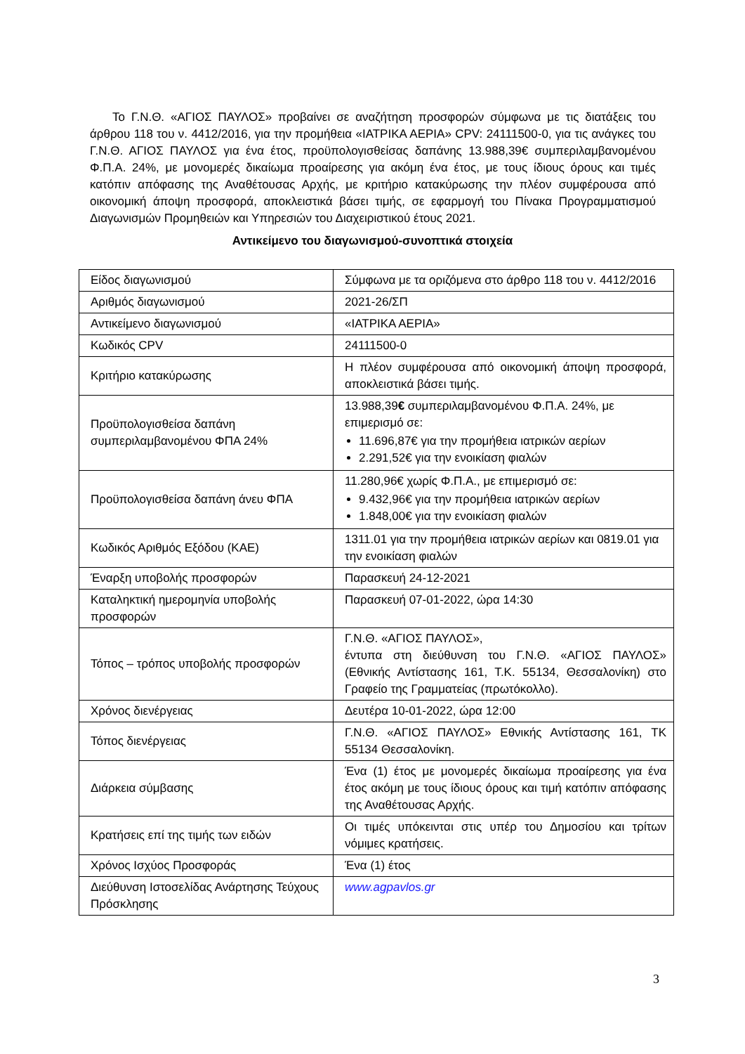Το Γ.Ν.Θ. «ΑΓΙΟΣ ΠΑΥΛΟΣ» προβαίνει σε αναζήτηση προσφορών σύμφωνα με τις διατάξεις του άρθρου 118 του ν. 4412/2016, για την προμήθεια «ΙΑΤΡΙΚΑ ΑΕΡΙΑ» CPV: 24111500-0, για τις ανάγκες του Γ.Ν.Θ. ΑΓΙΟΣ ΠΑΥΛΟΣ για ένα έτος, προϋπολογισθείσας δαπάνης 13.988,39€ συμπεριλαμβανομένου Φ.Π.Α. 24%, με μονομερές δικαίωμα προαίρεσης για ακόμη ένα έτος, με τους ίδιους όρους και τιμές κατόπιν απόφασης της Αναθέτουσας Αρχής, με κριτήριο κατακύρωσης την πλέον συμφέρουσα από οικονομική άποψη προσφορά, αποκλειστικά βάσει τιμής, σε εφαρμογή του Πίνακα Προγραμματισμού Διαγωνισμών Προμηθειών και Υπηρεσιών του Διαχειριστικού έτους 2021.
Αντικείμενο του διαγωνισμού-συνοπτικά στοιχεία
| Είδος διαγωνισμού | Σύμφωνα με τα οριζόμενα στο άρθρο 118 του ν. 4412/2016 |
| Αριθμός διαγωνισμού | 2021-26/ΣΠ |
| Αντικείμενο διαγωνισμού | «ΙΑΤΡΙΚΑ ΑΕΡΙΑ» |
| Κωδικός CPV | 24111500-0 |
| Κριτήριο κατακύρωσης | Η πλέον συμφέρουσα από οικονομική άποψη προσφορά, αποκλειστικά βάσει τιμής. |
| Προϋπολογισθείσα δαπάνη συμπεριλαμβανομένου ΦΠΑ 24% | 13.988,39 € συμπεριλαμβανομένου Φ.Π.Α. 24%, με επιμερισμό σε: 11.696,87€ για την προμήθεια ιατρικών αερίων 2.291,52€ για την ενοικίαση φιαλών |
| Προϋπολογισθείσα δαπάνη άνευ ΦΠΑ | 11.280,96€ χωρίς Φ.Π.Α., με επιμερισμό σε: 9.432,96€ για την προμήθεια ιατρικών αερίων 1.848,00€ για την ενοικίαση φιαλών |
| Κωδικός Αριθμός Εξόδου (ΚΑΕ) | 1311.01 για την προμήθεια ιατρικών αερίων και 0819.01 για την ενοικίαση φιαλών |
| Έναρξη υποβολής προσφορών | Παρασκευή 24-12-2021 |
| Καταληκτική ημερομηνία υποβολής προσφορών | Παρασκευή 07-01-2022, ώρα 14:30 |
| Τόπος – τρόπος υποβολής προσφορών | Γ.Ν.Θ. «ΑΓΙΟΣ ΠΑΥΛΟΣ», έντυπα στη διεύθυνση του Γ.Ν.Θ. «ΑΓΙΟΣ ΠΑΥΛΟΣ» (Εθνικής Αντίστασης 161, Τ.Κ. 55134, Θεσσαλονίκη) στο Γραφείο της Γραμματείας (πρωτόκολλο). |
| Χρόνος διενέργειας | Δευτέρα 10-01-2022, ώρα 12:00 |
| Τόπος διενέργειας | Γ.Ν.Θ. «ΑΓΙΟΣ ΠΑΥΛΟΣ» Εθνικής Αντίστασης 161, ΤΚ 55134 Θεσσαλονίκη. |
| Διάρκεια σύμβασης | Ένα (1) έτος με μονομερές δικαίωμα προαίρεσης για ένα έτος ακόμη με τους ίδιους όρους και τιμή κατόπιν απόφασης της Αναθέτουσας Αρχής. |
| Κρατήσεις επί της τιμής των ειδών | Οι τιμές υπόκεινται στις υπέρ του Δημοσίου και τρίτων νόμιμες κρατήσεις. |
| Χρόνος Ισχύος Προσφοράς | Ένα (1) έτος |
| Διεύθυνση Ιστοσελίδας Ανάρτησης Τεύχους Πρόσκλησης | www.agpavlos.gr |
3